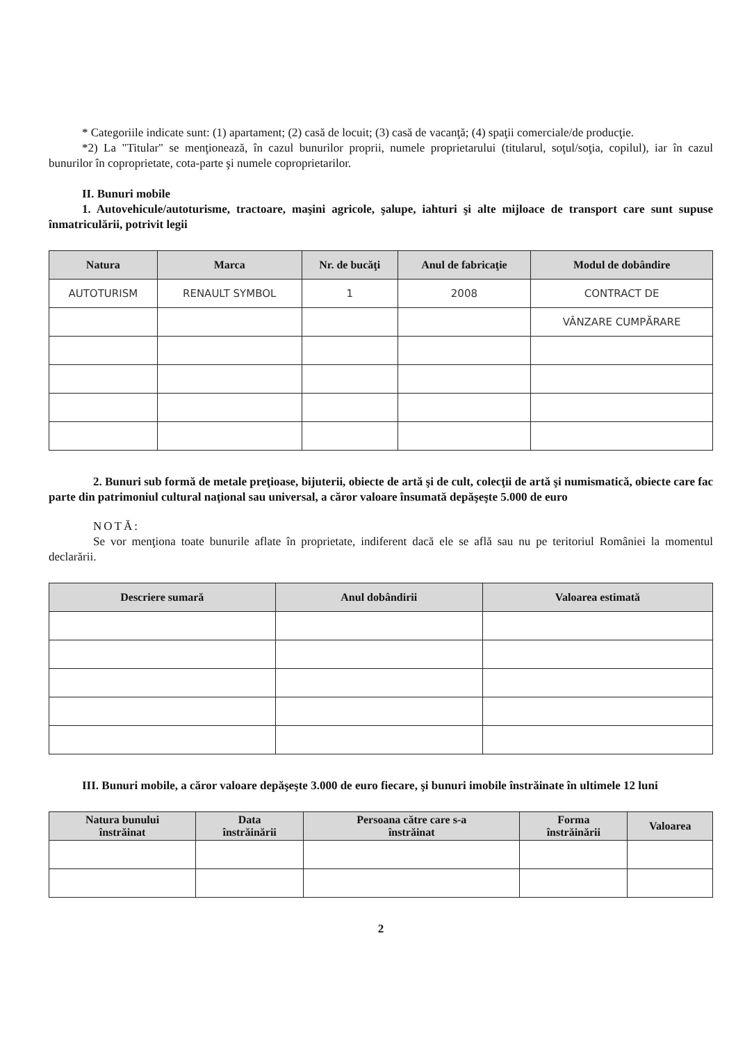* Categoriile indicate sunt: (1) apartament; (2) casă de locuit; (3) casă de vacanţă; (4) spaţii comerciale/de producţie.
*2) La "Titular" se menţionează, în cazul bunurilor proprii, numele proprietarului (titularul, soţul/soţia, copilul), iar în cazul bunurilor în coproprietate, cota-parte şi numele coproprietarilor.
II. Bunuri mobile
1. Autovehicule/autoturisme, tractoare, maşini agricole, şalupe, iahturi şi alte mijloace de transport care sunt supuse înmatriculării, potrivit legii
| Natura | Marca | Nr. de bucăţi | Anul de fabricaţie | Modul de dobândire |
| --- | --- | --- | --- | --- |
| AUTOTURISM | RENAULT SYMBOL | 1 | 2008 | CONTRACT DE |
| | | | | VÂNZARE CUMPĂRARE |
2. Bunuri sub formă de metale preţioase, bijuterii, obiecte de artă şi de cult, colecţii de artă şi numismatică, obiecte care fac parte din patrimoniul cultural naţional sau universal, a căror valoare însumată depăşeşte 5.000 de euro
NOTĂ:
Se vor menţiona toate bunurile aflate în proprietate, indiferent dacă ele se află sau nu pe teritoriul României la momentul declarării.
| Descriere sumară | Anul dobândirii | Valoarea estimată |
| --- | --- | --- |
III. Bunuri mobile, a căror valoare depăşeşte 3.000 de euro fiecare, şi bunuri imobile înstrăinate în ultimele 12 luni
| Natura bunului înstrăinat | Data înstrăinării | Persoana către care s-a înstrăinat | Forma înstrăinării | Valoarea |
| --- | --- | --- | --- | --- |
2